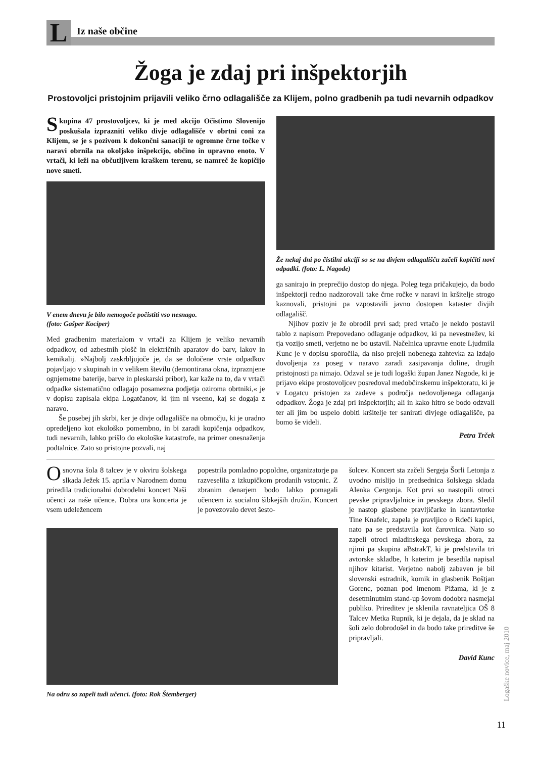L
Iz naše občine
Žoga je zdaj pri inšpektorjih
Prostovoljci pristojnim prijavili veliko črno odlagališče za Klijem, polno gradbenih pa tudi nevarnih odpadkov
Skupina 47 prostovoljcev, ki je med akcijo Očistimo Slovenijo poskušala izprazniti veliko divje odlagališče v obrtni coni za Klijem, se je s pozivom k dokončni sanaciji te ogromne črne točke v naravi obrnila na okoljsko inšpekcijo, občino in upravno enoto. V vrtači, ki leži na občutljivem kraškem terenu, se namreč že kopičijo nove smeti.
V enem dnevu je bilo nemogoče počistiti vso nesnago.
(foto: Gašper Kociper)
Med gradbenim materialom v vrtači za Klijem je veliko nevarnih odpadkov, od azbestnih plošč in električnih aparatov do barv, lakov in kemikalij. »Najbolj zaskrbljujoče je, da se določene vrste odpadkov pojavljajo v skupinah in v velikem številu (demontirana okna, izpraznjene ognjemetne baterije, barve in pleskarski pribor), kar kaže na to, da v vrtači odpadke sistematično odlagajo posamezna podjetja oziroma obrtniki,« je v dopisu zapisala ekipa Logatčanov, ki jim ni vseeno, kaj se dogaja z naravo.
Še posebej jih skrbi, ker je divje odlagališče na območju, ki je uradno opredeljeno kot ekološko pomembno, in bi zaradi kopičenja odpadkov, tudi nevarnih, lahko prišlo do ekološke katastrofe, na primer onesnaženja podtalnice. Zato so pristojne pozvali, naj
Že nekaj dni po čistilni akciji so se na divjem odlagališču začeli kopičiti novi odpadki. (foto: L. Nagode)
ga sanirajo in preprečijo dostop do njega. Poleg tega pričakujejo, da bodo inšpektorji redno nadzorovali take črne ročke v naravi in kršitelje strogo kaznovali, pristojni pa vzpostavili javno dostopen kataster divjih odlagališč.
Njihov poziv je že obrodil prvi sad; pred vrtačo je nekdo postavil tablo z napisom Prepovedano odlaganje odpadkov, ki pa nevestnežev, ki tja vozijo smeti, verjetno ne bo ustavil. Načelnica upravne enote Ljudmila Kunc je v dopisu sporočila, da niso prejeli nobenega zahtevka za izdajo dovoljenja za poseg v naravo zaradi zasipavanja doline, drugih pristojnosti pa nimajo. Odzval se je tudi logaški župan Janez Nagode, ki je prijavo ekipe prostovoljcev posredoval medobčinskemu inšpektoratu, ki je v Logatcu pristojen za zadeve s področja nedovoljenega odlaganja odpadkov. Žoga je zdaj pri inšpektorjih; ali in kako hitro se bodo odzvali ter ali jim bo uspelo dobiti kršitelje ter sanirati divjege odlagališče, pa bomo še videli.
Petra Trček
Osnovna šola 8 talcev je v okviru šolskega slkada Ježek 15. aprila v Narodnem domu priredila tradicionalni dobrodelni koncert Naši učenci za naše učence. Dobra ura koncerta je vsem udeležencem
popestrila pomladno popoldne, organizatorje pa razveselila z izkupičkom prodanih vstopnic. Z zbranim denarjem bodo lahko pomagali učencem iz socialno šibkejših družin. Koncert je povezovalo devet šesto-
Na odru so zapeli tudi učenci. (foto: Rok Štemberger)
šolcev. Koncert sta začeli Sergeja Šorli Letonja z uvodno mislijo in predsednica šolskega sklada Alenka Cergonja. Kot prvi so nastopili otroci pevske pripravljalnice in pevskega zbora. Sledil je nastop glasbene pravljičarke in kantavtorke Tine Knafelc, zapela je pravljico o Rdeči kapici, nato pa se predstavila kot čarovnica. Nato so zapeli otroci mladinskega pevskega zbora, za njimi pa skupina aBstrakT, ki je predstavila tri avtorske skladbe, h katerim je besedila napisal njihov kitarist. Verjetno nabolj zabaven je bil slovenski estradnik, komik in glasbenik Boštjan Gorenc, poznan pod imenom Pižama, ki je z desetminutnim stand-up šovom dodobra nasmejal publiko. Prireditev je sklenila ravnateljica OŠ 8 Talcev Metka Rupnik, ki je dejala, da je sklad na šoli zelo dobrodošel in da bodo take prireditve še pripravljali.
David Kunc
Logaške novice, maj 2010
11